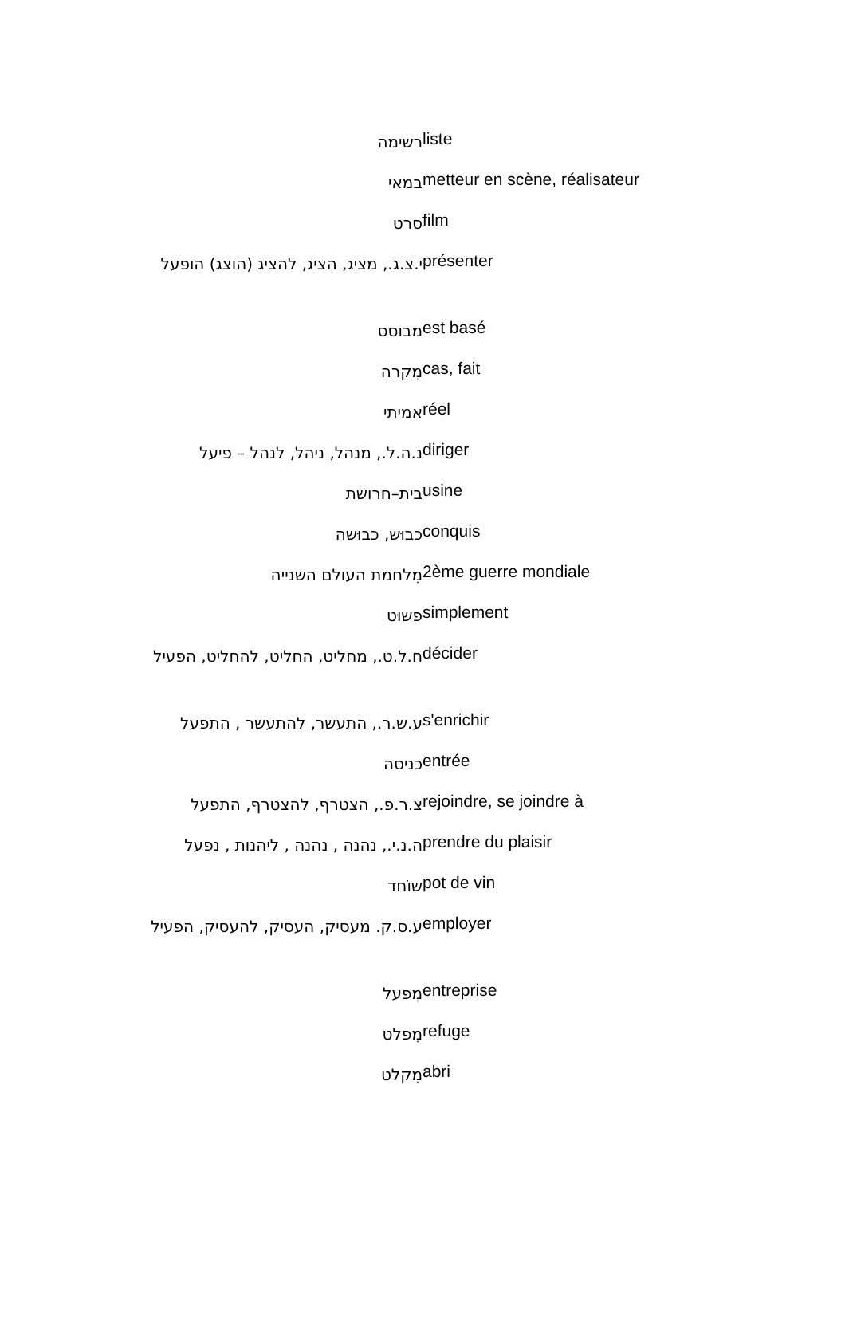| רשימה | liste |
| במאי | metteur en scène, réalisateur |
| סרט | film |
| י.צ.ג., מציג, הציג, להציג (הוצג) הופעל | présenter |
| מבוסס | est basé |
| מִקרה | cas, fait |
| אמיתי | réel |
| נ.ה.ל., מנהל, ניהל, לנהל – פיעל | diriger |
| בית–חרושת | usine |
| כבוּש, כבוּשה | conquis |
| מִלחמת העולם השנייה | 2ème guerre mondiale |
| פשוּט | simplement |
| ח.ל.ט., מחליט, החליט, להחליט, הפעיל | décider |
| ע.ש.ר., התעשר, להתעשר , התפעל | s'enrichir |
| כניסה | entrée |
| צ.ר.פ., הצטרף, להצטרף, התפעל | rejoindre, se joindre à |
| ה.נ.י., נהנה , נהנה , ליהנות , נפעל | prendre du plaisir |
| שוֹחד | pot de vin |
| ע.ס.ק. מעסיק, העסיק, להעסיק, הפעיל | employer |
| מִפעל | entreprise |
| מִפלט | refuge |
| מִקלט | abri |